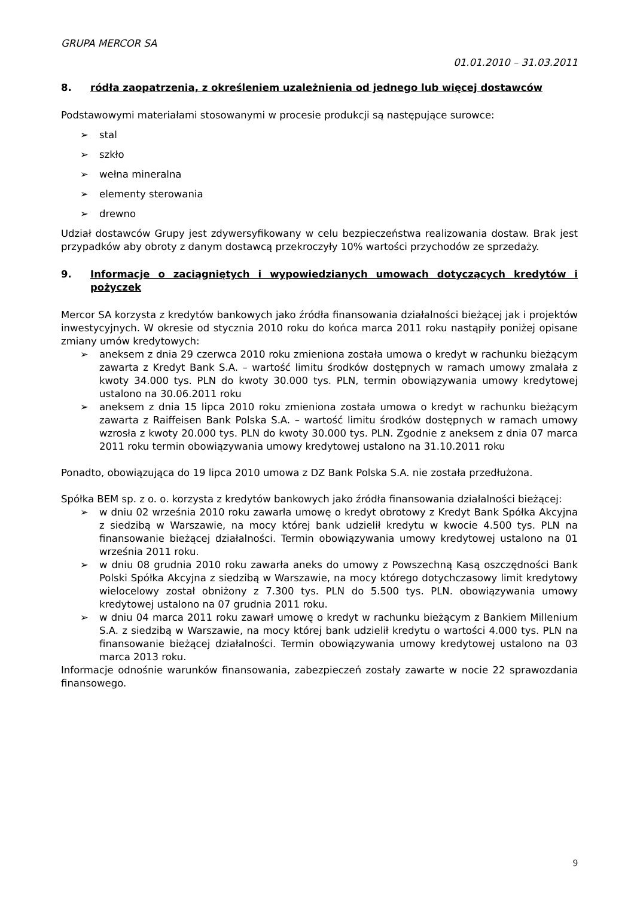GRUPA MERCOR SA
01.01.2010 – 31.03.2011
8. ródła zaopatrzenia, z określeniem uzależnienia od jednego lub więcej dostawców
Podstawowymi materiałami stosowanymi w procesie produkcji są następujące surowce:
➢ stal
➢ szkło
➢ wełna mineralna
➢ elementy sterowania
➢ drewno
Udział dostawców Grupy jest zdywersyfikowany w celu bezpieczeństwa realizowania dostaw. Brak jest przypadków aby obroty z danym dostawcą przekroczyły 10% wartości przychodów ze sprzedaży.
9. Informacje o zaciągniętych i wypowiedzianych umowach dotyczących kredytów i pożyczek
Mercor SA korzysta z kredytów bankowych jako źródła finansowania działalności bieżącej jak i projektów inwestycyjnych. W okresie od stycznia 2010 roku do końca marca 2011 roku nastąpiły poniżej opisane zmiany umów kredytowych:
➢ aneksem z dnia 29 czerwca 2010 roku zmieniona została umowa o kredyt w rachunku bieżącym zawarta z Kredyt Bank S.A. – wartość limitu środków dostępnych w ramach umowy zmalała z kwoty 34.000 tys. PLN do kwoty 30.000 tys. PLN, termin obowiązywania umowy kredytowej ustalono na 30.06.2011 roku
➢ aneksem z dnia 15 lipca 2010 roku zmieniona została umowa o kredyt w rachunku bieżącym zawarta z Raiffeisen Bank Polska S.A. – wartość limitu środków dostępnych w ramach umowy wzrosła z kwoty 20.000 tys. PLN do kwoty 30.000 tys. PLN. Zgodnie z aneksem z dnia 07 marca 2011 roku termin obowiązywania umowy kredytowej ustalono na 31.10.2011 roku
Ponadto, obowiązująca do 19 lipca 2010 umowa z DZ Bank Polska S.A. nie została przedłużona.
Spółka BEM sp. z o. o. korzysta z kredytów bankowych jako źródła finansowania działalności bieżącej:
➢ w dniu 02 września 2010 roku zawarła umowę o kredyt obrotowy z Kredyt Bank Spółka Akcyjna z siedzibą w Warszawie, na mocy której bank udzielił kredytu w kwocie 4.500 tys. PLN na finansowanie bieżącej działalności. Termin obowiązywania umowy kredytowej ustalono na 01 września 2011 roku.
➢ w dniu 08 grudnia 2010 roku zawarła aneks do umowy z Powszechną Kasą oszczędności Bank Polski Spółka Akcyjna z siedzibą w Warszawie, na mocy którego dotychczasowy limit kredytowy wielocelowy został obniżony z 7.300 tys. PLN do 5.500 tys. PLN. obowiązywania umowy kredytowej ustalono na 07 grudnia 2011 roku.
➢ w dniu 04 marca 2011 roku zawarł umowę o kredyt w rachunku bieżącym z Bankiem Millenium S.A. z siedzibą w Warszawie, na mocy której bank udzielił kredytu o wartości 4.000 tys. PLN na finansowanie bieżącej działalności. Termin obowiązywania umowy kredytowej ustalono na 03 marca 2013 roku.
Informacje odnośnie warunków finansowania, zabezpieczeń zostały zawarte w nocie 22 sprawozdania finansowego.
9